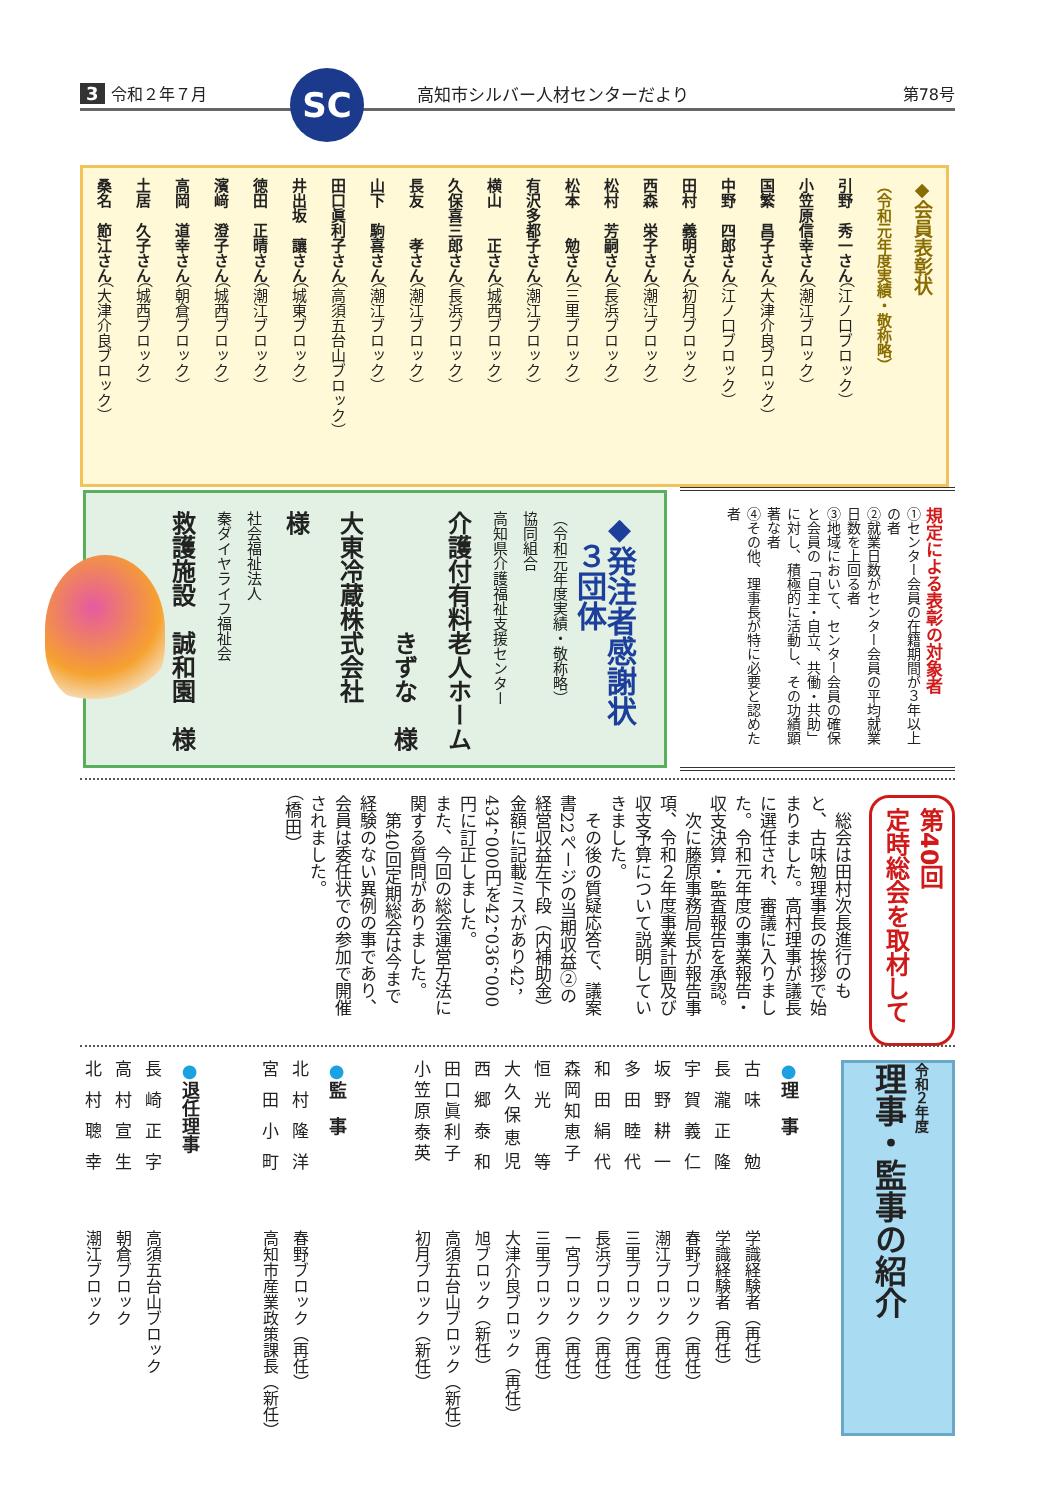3 令和２年７月
SC
高知市シルバー人材センターだより 第78号
◆会員表彰状
（令和元年度実績・敬称略）
引野　秀一さん（江ノ口ブロック）
小笠原信幸さん（潮江ブロック）
国繁　昌子さん（大津介良ブロック）
中野　四郎さん（江ノ口ブロック）
田村　義明さん（初月ブロック）
西森　栄子さん（潮江ブロック）
松村　芳嗣さん（長浜ブロック）
松本　　勉さん（三里ブロック）
有沢多都子さん（潮江ブロック）
横山　　正さん（城西ブロック）
久保喜三郎さん（長浜ブロック）
長友　　孝さん（潮江ブロック）
山下　駒喜さん（潮江ブロック）
田口眞利子さん（高須五台山ブロック）
井出坂　讓さん（城東ブロック）
徳田　正晴さん（潮江ブロック）
濱﨑　澄子さん（城西ブロック）
高岡　道幸さん（朝倉ブロック）
土居　久子さん（城西ブロック）
桑名　節江さん（大津介良ブロック）
◆発注者感謝状
　３団体
（令和元年度実績・敬称略）
協同組合
高知県介護福祉支援センター
介護付有料老人ホーム
　　　　　きずな　様
大東冷蔵株式会社　　様
社会福祉法人
秦ダイヤライフ福祉会
救護施設　誠和園　様
規定による表彰の対象者
①センター会員の在籍期間が３年以上の者
②就業日数がセンター会員の平均就業日数を上回る者
③地域において、センター会員の確保と会員の「自主・自立、共働・共助」に対し、積極的に活動し、その功績顕著な者
④その他、理事長が特に必要と認めた者
第40回
定時総会を取材して
　総会は田村次長進行のもと、古味勉理事長の挨拶で始まりました。高村理事が議長に選任され、審議に入りました。令和元年度の事業報告・収支決算・監査報告を承認。
　次に藤原事務局長が報告事項、令和２年度事業計画及び収支予算について説明していきました。
　その後の質疑応答で、議案書22ページの当期収益②の経営収益左下段（内補助金）金額に記載ミスがあり42，434，000円を42，036，000円に訂正しました。
また、今回の総会運営方法に関する質問がありました。
　第40回定期総会は今まで経験のない異例の事であり、会員は委任状での参加で開催されました。
（橋田）
令和２年度
理事・監事の紹介
●理　事
古味　勉
学識経験者（再任）
長瀧正隆
学識経験者（再任）
宇賀義仁
春野ブロック（再任）
坂野耕一
潮江ブロック（再任）
多田睦代
三里ブロック（再任）
和田絹代
長浜ブロック（再任）
森岡知恵子
一宮ブロック（再任）
恒光　等
三里ブロック（再任）
大久保恵児
大津介良ブロック（再任）
西郷泰和
旭ブロック（新任）
田口眞利子
高須五台山ブロック（新任）
小笠原泰英
初月ブロック（新任）
●監　事
北村隆洋
春野ブロック（再任）
宮田小町
高知市産業政策課長（新任）
●退任理事
長崎正字
高須五台山ブロック
高村宣生
朝倉ブロック
北村聰幸
潮江ブロック